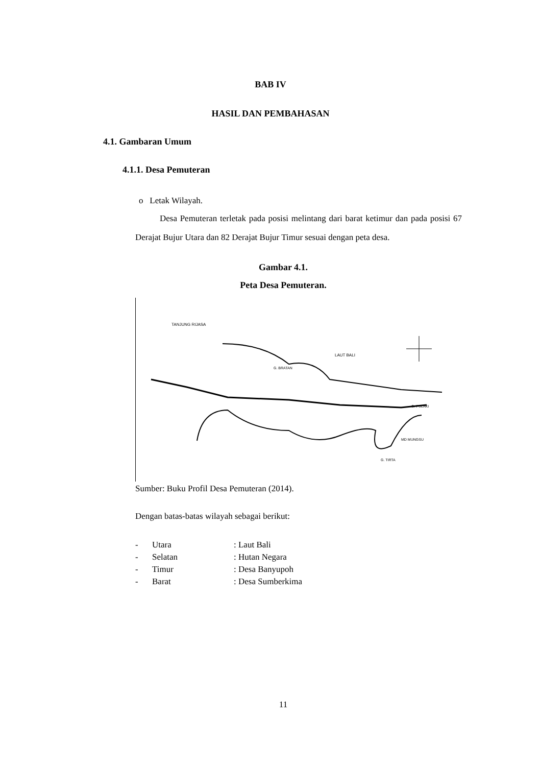BAB IV
HASIL DAN PEMBAHASAN
4.1. Gambaran Umum
4.1.1. Desa Pemuteran
o Letak Wilayah.
Desa Pemuteran terletak pada posisi melintang dari barat ketimur dan pada posisi 67 Derajat Bujur Utara dan 82 Derajat Bujur Timur sesuai dengan peta desa.
Gambar 4.1.
Peta Desa Pemuteran.
TANJUNG RIJASA
LAUT BALI
G. BRATAN
G. PULAKI
MD MUNGSU
G. TIRTA
Sumber: Buku Profil Desa Pemuteran (2014).
Dengan batas-batas wilayah sebagai berikut:
- Utara: Laut Bali
- Selatan: Hutan Negara
- Timur: Desa Banyupoh
- Barat: Desa Sumberkima
11